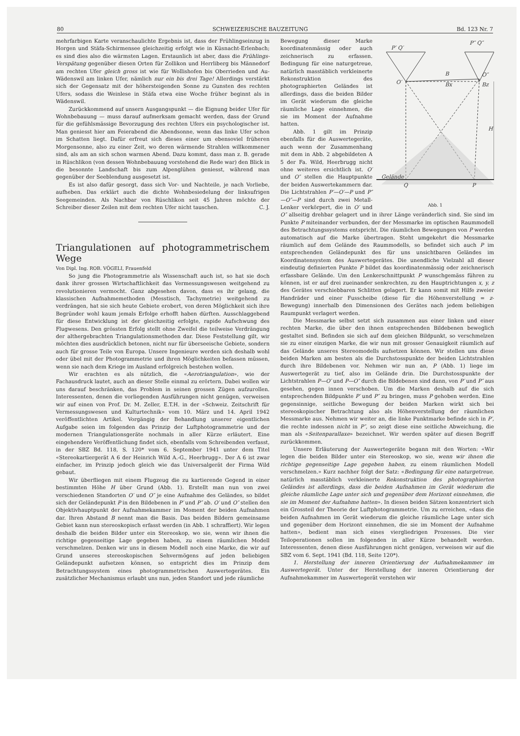80 SCHWEIZERISCHE BAUZEITUNG Bd. 123 Nr. 7
mehrfarbigen Karte veranschaulichte Ergebnis ist, dass der Frühlingseinzug in Horgen und Stäfa-Schirmensee gleichzeitig erfolgt wie in Küsnacht-Erlenbach; es sind dies also die wärmsten Lagen. Erstaunlich ist aber, dass die Frühlings-Verspätung gegenüber diesen Orten für Zollikon und Herrliberg bis Männedorf am rechten Ufer gleich gross ist wie für Wollishofen bis Oberrieden und Au-Wädenswil am linken Ufer, nämlich nur ein bis drei Tage! Allerdings verstärkt sich der Gegensatz mit der höhersteigenden Sonne zu Gunsten des rechten Ufers, sodass die Weinlese in Stäfa etwa eine Woche früher beginnt als in Wädenswil.
Zurückkommend auf unsern Ausgangspunkt — die Eignung beider Ufer für Wohnbebauung — muss darauf aufmerksam gemacht werden, dass der Grund für die gefühlsmässige Bevorzugung des rechten Ufers ein psychologischer ist. Man geniesst hier am Feierabend die Abendsonne, wenn das linke Ufer schon im Schatten liegt. Dafür erfreut sich dieses einer um ebensoviel früheren Morgensonne, also zu einer Zeit, wo deren wärmende Strahlen willkommener sind, als am an sich schon warmen Abend. Dazu kommt, dass man z. B. gerade in Rüschlikon (von dessen Wohnbebauung vorstehend die Rede war) den Blick in die besonnte Landschaft bis zum Alpenglühen geniesst, während man gegenüber der Seeblendung ausgesetzt ist.
Es ist also dafür gesorgt, dass sich Vor- und Nachteile, je nach Vorliebe, aufheben. Das erklärt auch die dichte Wohnbesiedelung der linksufrigen Seegemeinden. Als Nachbar von Rüschlikon seit 45 Jahren möchte der Schreiber dieser Zeilen mit dem rechten Ufer nicht tauschen. C. J.
Triangulationen auf photogrammetrischem Wege
Von Dipl. Ing. ROB. VÖGELI, Frauenfeld
So jung die Photogrammetrie als Wissenschaft auch ist, so hat sie doch dank ihrer grossen Wirtschaftlichkeit das Vermessungswesen weitgehend zu revolutionieren vermocht. Ganz abgesehen davon, dass es ihr gelang, die klassischen Aufnahmemethoden (Messtisch, Tachymetrie) weitgehend zu verdrängen, hat sie sich heute Gebiete erobert, von deren Möglichkeit sich ihre Begründer wohl kaum jemals Erfolge erhofft haben dürften. Ausschlaggebend für diese Entwicklung ist der gleichzeitig erfolgte, rapide Aufschwung des Flugwesens. Den grössten Erfolg stellt ohne Zweifel die teilweise Verdrängung der althergebrachten Triangulationsmethoden dar. Diese Feststellung gilt, wir möchten dies ausdrücklich betonen, nicht nur für überseeische Gebiete, sondern auch für grosse Teile von Europa. Unsere Ingenieure werden sich deshalb wohl oder übel mit der Photogrammetrie und ihren Möglichkeiten befassen müssen, wenn sie nach dem Kriege im Ausland erfolgreich bestehen wollen.
Wir erachten es als nützlich, die «Aerotriangulation», wie der Fachausdruck lautet, auch an dieser Stelle einmal zu erörtern. Dabei wollen wir uns darauf beschränken, das Problem in seinen grossen Zügen aufzurollen. Interessenten, denen die vorliegenden Ausführungen nicht genügen, verweisen wir auf einen von Prof. Dr. M. Zeller, E.T.H. in der «Schweiz. Zeitschrift für Vermessungswesen und Kulturtechnik» vom 10. März und 14. April 1942 veröffentlichten Artikel. Vorgängig der Behandlung unserer eigentlichen Aufgabe seien im folgenden das Prinzip der Luftphotogrammetrie und der modernen Triangulationsgeräte nochmals in aller Kürze erläutert. Eine eingehendere Veröffentlichung findet sich, ebenfalls vom Schreibenden verfasst, in der SBZ Bd. 118, S. 120* vom 6. September 1941 unter dem Titel «Stereokartiergerät A 6 der Heinrich Wild A.-G., Heerbrugg». Der A 6 ist zwar einfacher, im Prinzip jedoch gleich wie das Universalgerät der Firma Wild gebaut.
Wir überfliegen mit einem Flugzeug die zu kartierende Gegend in einer bestimmten Höhe H über Grund (Abb. 1). Erstellt man nun von zwei verschiedenen Standorten O′ und O″ je eine Aufnahme des Geländes, so bildet sich der Geländepunkt P in den Bildebenen in P′ und P″ ab. O′ und O″ stellen den Objektivhauptpunkt der Aufnahmekammer im Moment der beiden Aufnahmen dar. Ihren Abstand B nennt man die Basis. Das beiden Bildern gemeinsame Gebiet kann nun stereoskopisch erfasst werden (in Abb. 1 schraffiert). Wir legen deshalb die beiden Bilder unter ein Stereoskop, wo sie, wenn wir ihnen die richtige gegenseitige Lage gegeben haben, zu einem räumlichen Modell verschmelzen. Denken wir uns in diesem Modell noch eine Marke, die wir auf Grund unseres stereoskopischen Sehvermögens auf jeden beliebigen Geländepunkt aufsetzen können, so entspricht dies im Prinzip dem Betrachtungssystem eines photogrammetrischen Auswertegerätes. Ein zusätzlicher Mechanismus erlaubt uns nun, jeden Standort und jede räumliche
P′ Q′
P″ Q″
O′
O″
B
Bx
Bz
H
Gelände
Q
P
Abb. 1
Bewegung dieser Marke koordinatenmässig oder auch zeichnerisch zu erfassen. Bedingung für eine naturgetreue, natürlich masstäblich verkleinerte Rekonstruktion des photographierten Geländes ist allerdings, dass die beiden Bilder im Gerät wiederum die gleiche räumliche Lage einnehmen, die sie im Moment der Aufnahme hatten.
Abb. 1 gilt im Prinzip ebenfalls für die Auswertegeräte, auch wenn der Zusammenhang mit dem in Abb. 2 abgebildeten A 5 der Fa. Wild, Heerbrugg nicht ohne weiteres ersichtlich ist. O′ und O″ stellen die Hauptpunkte der beiden Auswertekammern dar. Die Lichtstrahlen P′—O′—P und P″—O″—P sind durch zwei Metall-Lenker verkörpert, die in O′ und O″ allseitig drehbar gelagert und in ihrer Länge veränderlich sind. Sie sind im Punkte P miteinander verbunden, der der Messmarke im optischen Raummodell des Betrachtungssystems entspricht. Die räumlichen Bewegungen von P werden automatisch auf die Marke übertragen. Steht umgekehrt die Messmarke räumlich auf dem Gelände des Raummodells, so befindet sich auch P im entsprechenden Geländepunkt des für uns unsichtbaren Geländes im Koordinatensystem des Auswertegerätes. Die unendliche Vielzahl all dieser eindeutig definierten Punkte P bildet das koordinatenmässig oder zeichnerisch erfassbare Gelände. Um den Lenkerschnittpunkt P wunschgemäss führen zu können, ist er auf drei zueinander senkrechten, zu den Hauptrichtungen x, y, z des Gerätes verschiebbaren Schlitten gelagert. Er kann somit mit Hilfe zweier Handräder und einer Fusscheibe (diese für die Höhenverstellung = z-Bewegung) innerhalb den Dimensionen des Gerätes nach jedem beliebigen Raumpunkt verlagert werden.
Die Messmarke selbst setzt sich zusammen aus einer linken und einer rechten Marke, die über den ihnen entsprechenden Bildebenen beweglich gestaltet sind. Befinden sie sich auf dem gleichen Bildpunkt, so verschmelzen sie zu einer einzigen Marke, die wir nun mit grosser Genauigkeit räumlich auf das Gelände unseres Stereomodells aufsetzen können. Wir stellen uns diese beiden Marken am besten als die Durchstosspunkte der beiden Lichtstrahlen durch ihre Bildebenen vor. Nehmen wir nun an, P (Abb. 1) liege im Auswertegerät zu tief, also im Gelände drin. Die Durchstosspunkte der Lichtstrahlen P—O′ und P—O″ durch die Bildebenen sind dann, von P′ und P″ aus gesehen, gegen innen verschoben. Um die Marken deshalb auf die sich entsprechenden Bildpunkte P′ und P″ zu bringen, muss P gehoben werden. Eine gegensinnige, seitliche Bewegung der beiden Marken wirkt sich bei stereoskopischer Betrachtung also als Höhenverstellung der räumlichen Messmarke aus. Nehmen wir weiter an, die linke Punktmarke befinde sich in P′, die rechte indessen nicht in P″, so zeigt diese eine seitliche Abweichung, die man als «Seitenparallaxe» bezeichnet. Wir werden später auf diesen Begriff zurückkommen.
Unsere Erläuterung der Auswertegeräte begann mit den Worten: «Wir legen die beiden Bilder unter ein Stereoskop, wo sie, wenn wir ihnen die richtige gegenseitige Lage gegeben haben, zu einem räumlichen Modell verschmelzen.» Kurz nachher folgt der Satz: «Bedingung für eine naturgetreue, natürlich masstäblich verkleinerte Rekonstruktion des photographierten Geländes ist allerdings, dass die beiden Aufnahmen im Gerät wiederum die gleiche räumliche Lage unter sich und gegenüber dem Horizont einnehmen, die sie im Moment der Aufnahme hatten». In diesen beiden Sätzen konzentriert sich ein Grossteil der Theorie der Luftphotogrammetrie. Um zu erreichen, «dass die beiden Aufnahmen im Gerät wiederum die gleiche räumliche Lage unter sich und gegenüber dem Horizont einnehmen, die sie im Moment der Aufnahme hatten», bedient man sich eines viergliedrigen Prozesses. Die vier Teiloperationen sollen im folgenden in aller Kürze behandelt werden. Interessenten, denen diese Ausführungen nicht genügen, verweisen wir auf die SBZ vom 6. Sept. 1941 (Bd. 118, Seite 120*).
1. Herstellung der inneren Orientierung der Aufnahmekammer im Auswertegerät. Unter der Herstellung der inneren Orientierung der Aufnahmekammer im Auswertegerät verstehen wir